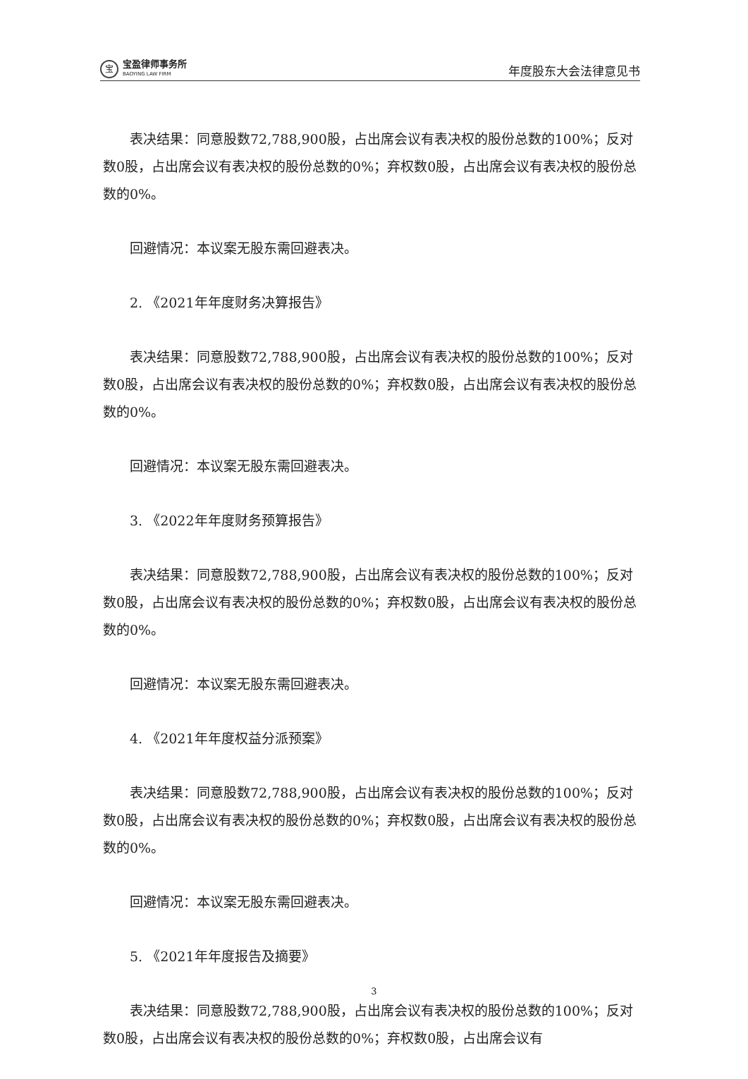宝
宝盈律师事务所
BAOYING LAW FIRM
年度股东大会法律意见书
表决结果：同意股数72,788,900股，占出席会议有表决权的股份总数的100%；反对数0股，占出席会议有表决权的股份总数的0%；弃权数0股，占出席会议有表决权的股份总数的0%。
回避情况：本议案无股东需回避表决。
2. 《2021年年度财务决算报告》
表决结果：同意股数72,788,900股，占出席会议有表决权的股份总数的100%；反对数0股，占出席会议有表决权的股份总数的0%；弃权数0股，占出席会议有表决权的股份总数的0%。
回避情况：本议案无股东需回避表决。
3. 《2022年年度财务预算报告》
表决结果：同意股数72,788,900股，占出席会议有表决权的股份总数的100%；反对数0股，占出席会议有表决权的股份总数的0%；弃权数0股，占出席会议有表决权的股份总数的0%。
回避情况：本议案无股东需回避表决。
4. 《2021年年度权益分派预案》
表决结果：同意股数72,788,900股，占出席会议有表决权的股份总数的100%；反对数0股，占出席会议有表决权的股份总数的0%；弃权数0股，占出席会议有表决权的股份总数的0%。
回避情况：本议案无股东需回避表决。
5. 《2021年年度报告及摘要》
表决结果：同意股数72,788,900股，占出席会议有表决权的股份总数的100%；反对数0股，占出席会议有表决权的股份总数的0%；弃权数0股，占出席会议有
3